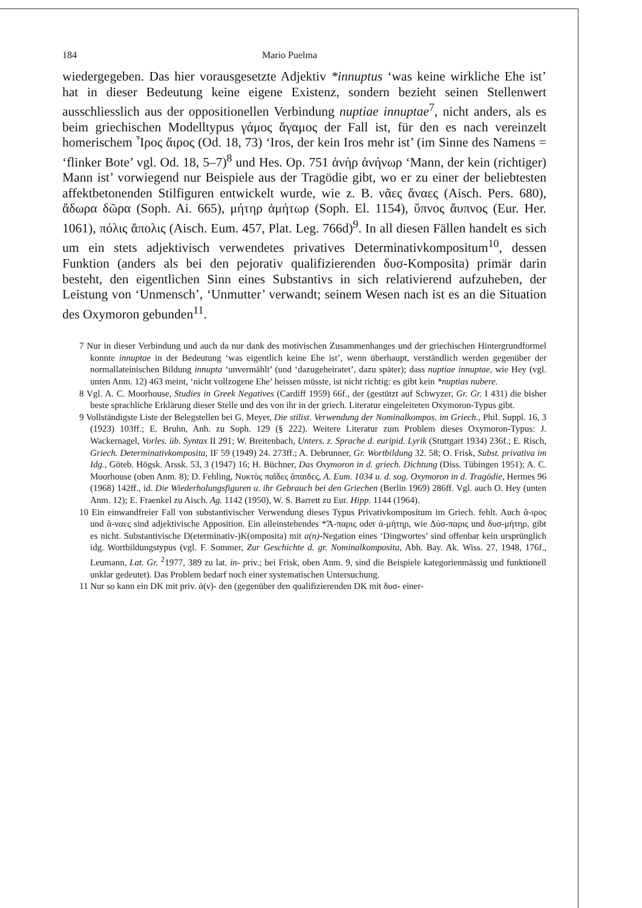184 Mario Puelma
wiedergegeben. Das hier vorausgesetzte Adjektiv *innuptus ‘was keine wirkliche Ehe ist’ hat in dieser Bedeutung keine eigene Existenz, sondern bezieht seinen Stellenwert ausschliesslich aus der oppositionellen Verbindung nuptiae innuptae<sup>7</sup>, nicht anders, als es beim griechischen Modelltypus γάμος ἄγαμος der Fall ist, für den es nach vereinzelt homerischem Ἶρος ἄιρος (Od. 18, 73) ‘Iros, der kein Iros mehr ist’ (im Sinne des Namens = ‘flinker Bote’ vgl. Od. 18, 5–7)<sup>8</sup> und Hes. Op. 751 ἀνὴρ ἀνήνωρ ‘Mann, der kein (richtiger) Mann ist’ vorwiegend nur Beispiele aus der Tragödie gibt, wo er zu einer der beliebtesten affektbetonenden Stilfiguren entwickelt wurde, wie z. B. νᾶες ἄναες (Aisch. Pers. 680), ἄδωρα δῶρα (Soph. Ai. 665), μήτηρ ἀμήτωρ (Soph. El. 1154), ὕπνος ἄυπνος (Eur. Her. 1061), πόλις ἄπολις (Aisch. Eum. 457, Plat. Leg. 766d)<sup>9</sup>. In all diesen Fällen handelt es sich um ein stets adjektivisch verwendetes privatives Determinativkompositum<sup>10</sup>, dessen Funktion (anders als bei den pejorativ qualifizierenden δυσ-Komposita) primär darin besteht, den eigentlichen Sinn eines Substantivs in sich relativierend aufzuheben, der Leistung von ‘Unmensch’, ‘Unmutter’ verwandt; seinem Wesen nach ist es an die Situation des Oxymoron gebunden<sup>11</sup>.
7 Nur in dieser Verbindung und auch da nur dank des motivischen Zusammenhanges und der griechischen Hintergrundformel konnte innuptae in der Bedeutung ‘was eigentlich keine Ehe ist’, wenn überhaupt, verständlich werden gegenüber der normallateinischen Bildung innupta ‘unvermählt’ (und ‘dazugeheiratet’, dazu später); dass nuptiae innuptae, wie Hey (vgl. unten Anm. 12) 463 meint, ‘nicht vollzogene Ehe’ heissen müsste, ist nicht richtig: es gibt kein *nuptias nubere.
8 Vgl. A. C. Moorhouse, Studies in Greek Negatives (Cardiff 1959) 66f., der (gestützt auf Schwyzer, Gr. Gr. I 431) die bisher beste sprachliche Erklärung dieser Stelle und des von ihr in der griech. Literatur eingeleiteten Oxymoron-Typus gibt.
9 Vollständigste Liste der Belegstellen bei G. Meyer, Die stilist. Verwendung der Nominalkompos. im Griech., Phil. Suppl. 16, 3 (1923) 103ff.; E. Bruhn, Anh. zu Soph. 129 (§ 222). Weitere Literatur zum Problem dieses Oxymoron-Typus: J. Wackernagel, Vorles. üb. Syntax II 291; W. Breitenbach, Unters. z. Sprache d. euripid. Lyrik (Stuttgart 1934) 236f.; E. Risch, Griech. Determinativkomposita, IF 59 (1949) 24. 273ff.; A. Debrunner, Gr. Wortbildung 32. 58; O. Frisk, Subst. privativa im Idg., Göteb. Högsk. Arssk. 53, 3 (1947) 16; H. Büchner, Das Oxymoron in d. griech. Dichtung (Diss. Tübingen 1951); A. C. Moorhouse (oben Anm. 8); D. Fehling, Νυκτὸς παῖδες ἄπαιδες, A. Eum. 1034 u. d. sog. Oxymoron in d. Tragödie, Hermes 96 (1968) 142ff., id. Die Wiederholungsfiguren u. ihr Gebrauch bei den Griechen (Berlin 1969) 286ff. Vgl. auch O. Hey (unten Anm. 12); E. Fraenkel zu Aisch. Ag. 1142 (1950), W. S. Barrett zu Eur. Hipp. 1144 (1964).
10 Ein einwandfreier Fall von substantivischer Verwendung dieses Typus Privativkompositum im Griech. fehlt. Auch ἄ-ιρος und ἄ-ναες sind adjektivische Apposition. Ein alleinstehendes *Ἄ-παρις oder ἀ-μήτηρ, wie Δύσ-παρις und δυσ-μήτηρ, gibt es nicht. Substantivische D(eterminativ-)K(omposita) mit a(n)-Negation eines ‘Dingwortes’ sind offenbar kein ursprünglich idg. Wortbildungstypus (vgl. F. Sommer, Zur Geschichte d. gr. Nominalkomposita, Abh. Bay. Ak. Wiss. 27, 1948, 176f., Leumann, Lat. Gr. <sup>2</sup>1977, 389 zu lat. in- priv.; bei Frisk, oben Anm. 9, sind die Beispiele kategorienmässig und funktionell unklar gedeutet). Das Problem bedarf noch einer systematischen Untersuchung.
11 Nur so kann ein DK mit priv. ἀ(ν)- den (gegenüber den qualifizierenden DK mit δυσ- einer-